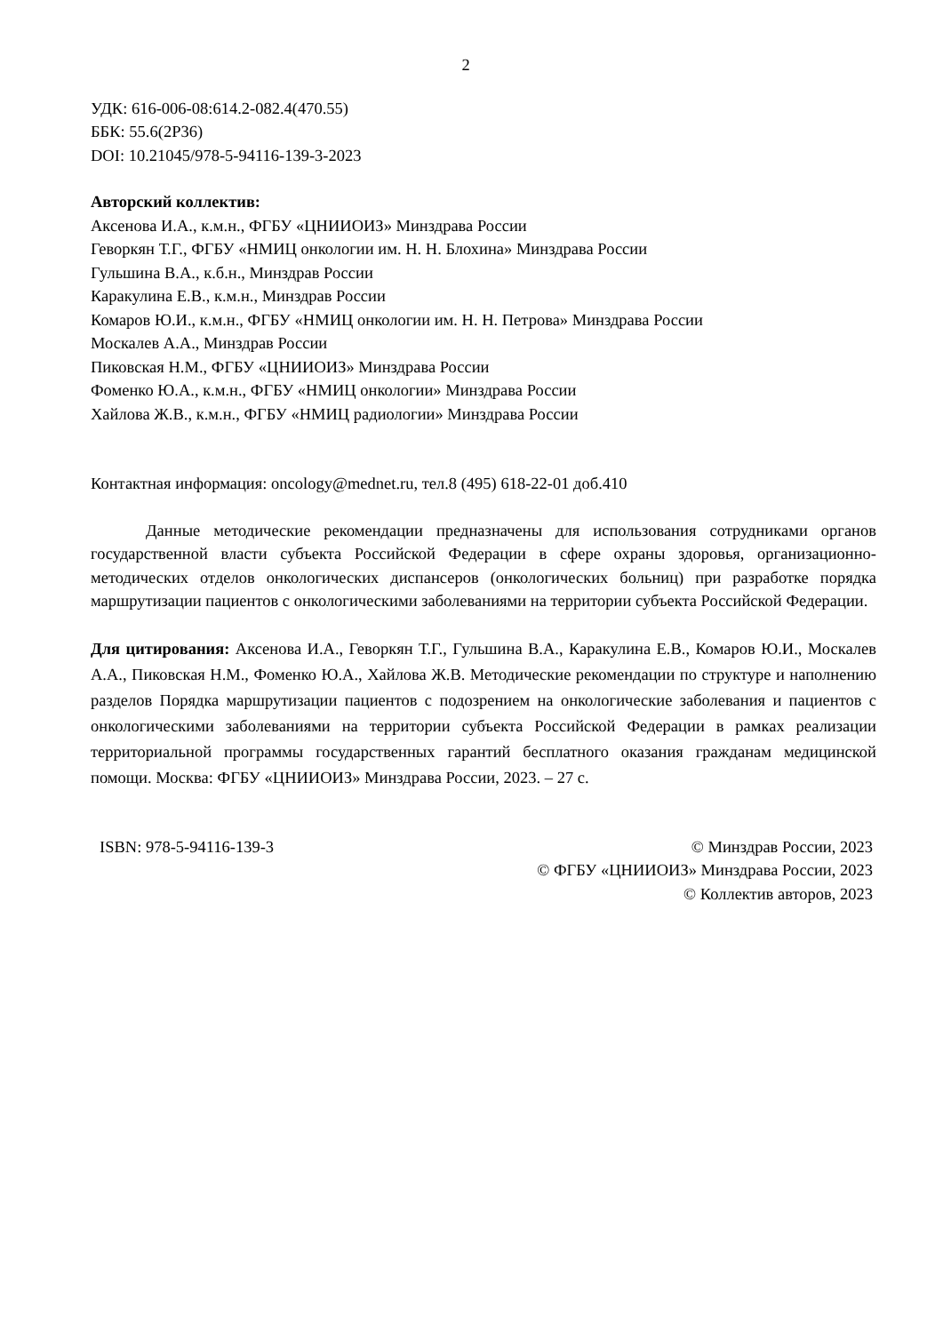2
УДК: 616-006-08:614.2-082.4(470.55)
ББК: 55.6(2Р36)
DOI: 10.21045/978-5-94116-139-3-2023
Авторский коллектив:
Аксенова И.А., к.м.н., ФГБУ «ЦНИИОИЗ» Минздрава России
Геворкян Т.Г., ФГБУ «НМИЦ онкологии им. Н. Н. Блохина» Минздрава России
Гульшина В.А., к.б.н., Минздрав России
Каракулина Е.В., к.м.н., Минздрав России
Комаров Ю.И., к.м.н., ФГБУ «НМИЦ онкологии им. Н. Н. Петрова» Минздрава России
Москалев А.А., Минздрав России
Пиковская Н.М., ФГБУ «ЦНИИОИЗ» Минздрава России
Фоменко Ю.А., к.м.н., ФГБУ «НМИЦ онкологии» Минздрава России
Хайлова Ж.В., к.м.н., ФГБУ «НМИЦ радиологии» Минздрава России
Контактная информация: oncology@mednet.ru, тел.8 (495) 618-22-01 доб.410
Данные методические рекомендации предназначены для использования сотрудниками органов государственной власти субъекта Российской Федерации в сфере охраны здоровья, организационно-методических отделов онкологических диспансеров (онкологических больниц) при разработке порядка маршрутизации пациентов с онкологическими заболеваниями на территории субъекта Российской Федерации.
Для цитирования: Аксенова И.А., Геворкян Т.Г., Гульшина В.А., Каракулина Е.В., Комаров Ю.И., Москалев А.А., Пиковская Н.М., Фоменко Ю.А., Хайлова Ж.В. Методические рекомендации по структуре и наполнению разделов Порядка маршрутизации пациентов с подозрением на онкологические заболевания и пациентов с онкологическими заболеваниями на территории субъекта Российской Федерации в рамках реализации территориальной программы государственных гарантий бесплатного оказания гражданам медицинской помощи. Москва: ФГБУ «ЦНИИОИЗ» Минздрава России, 2023. – 27 с.
ISBN: 978-5-94116-139-3 © Минздрав России, 2023
© ФГБУ «ЦНИИОИЗ» Минздрава России, 2023
© Коллектив авторов, 2023